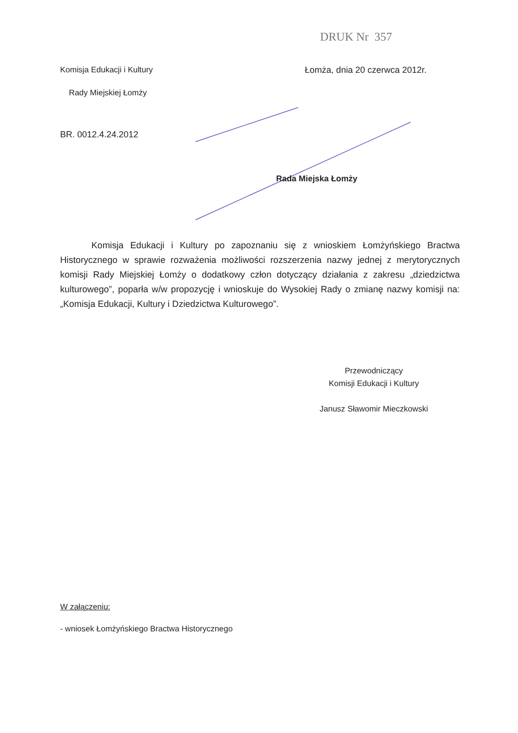DRUK Nr 357
Komisja Edukacji i Kultury Łomża, dnia 20 czerwca 2012r.
Rady Miejskiej Łomży
BR. 0012.4.24.2012
Rada Miejska Łomży
Komisja Edukacji i Kultury po zapoznaniu się z wnioskiem Łomżyńskiego Bractwa Historycznego w sprawie rozważenia możliwości rozszerzenia nazwy jednej z merytorycznych komisji Rady Miejskiej Łomży o dodatkowy człon dotyczący działania z zakresu „dziedzictwa kulturowego”, poparła w/w propozycję i wnioskuje do Wysokiej Rady o zmianę nazwy komisji na: „Komisja Edukacji, Kultury i Dziedzictwa Kulturowego”.
Przewodniczący
Komisji Edukacji i Kultury
Janusz Sławomir Mieczkowski
W załączeniu:
- wniosek Łomżyńskiego Bractwa Historycznego